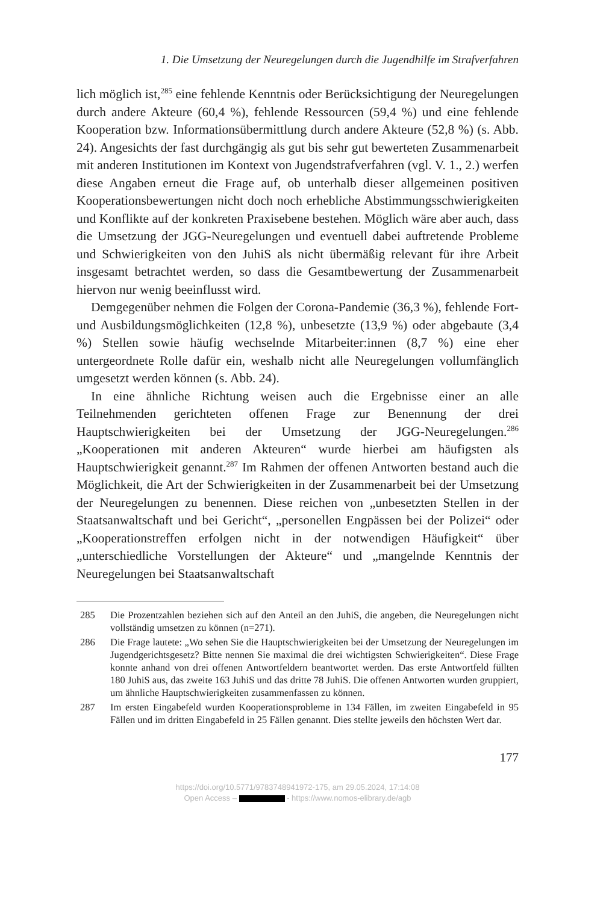1. Die Umsetzung der Neuregelungen durch die Jugendhilfe im Strafverfahren
lich möglich ist,<sup>285</sup> eine fehlende Kenntnis oder Berücksichtigung der Neuregelungen durch andere Akteure (60,4 %), fehlende Ressourcen (59,4 %) und eine fehlende Kooperation bzw. Informationsübermittlung durch andere Akteure (52,8 %) (s. Abb. 24). Angesichts der fast durchgängig als gut bis sehr gut bewerteten Zusammenarbeit mit anderen Institutionen im Kontext von Jugendstrafverfahren (vgl. V. 1., 2.) werfen diese Angaben erneut die Frage auf, ob unterhalb dieser allgemeinen positiven Kooperationsbewertungen nicht doch noch erhebliche Abstimmungsschwierigkeiten und Konflikte auf der konkreten Praxisebene bestehen. Möglich wäre aber auch, dass die Umsetzung der JGG-Neuregelungen und eventuell dabei auftretende Probleme und Schwierigkeiten von den JuhiS als nicht übermäßig relevant für ihre Arbeit insgesamt betrachtet werden, so dass die Gesamtbewertung der Zusammenarbeit hiervon nur wenig beeinflusst wird.
Demgegenüber nehmen die Folgen der Corona-Pandemie (36,3 %), fehlende Fort- und Ausbildungsmöglichkeiten (12,8 %), unbesetzte (13,9 %) oder abgebaute (3,4 %) Stellen sowie häufig wechselnde Mitarbeiter:innen (8,7 %) eine eher untergeordnete Rolle dafür ein, weshalb nicht alle Neuregelungen vollumfänglich umgesetzt werden können (s. Abb. 24).
In eine ähnliche Richtung weisen auch die Ergebnisse einer an alle Teilnehmenden gerichteten offenen Frage zur Benennung der drei Hauptschwierigkeiten bei der Umsetzung der JGG-Neuregelungen.<sup>286</sup> „Kooperationen mit anderen Akteuren“ wurde hierbei am häufigsten als Hauptschwierigkeit genannt.<sup>287</sup> Im Rahmen der offenen Antworten bestand auch die Möglichkeit, die Art der Schwierigkeiten in der Zusammenarbeit bei der Umsetzung der Neuregelungen zu benennen. Diese reichen von „unbesetzten Stellen in der Staatsanwaltschaft und bei Gericht“, „personellen Engpässen bei der Polizei“ oder „Kooperationstreffen erfolgen nicht in der notwendigen Häufigkeit“ über „unterschiedliche Vorstellungen der Akteure“ und „mangelnde Kenntnis der Neuregelungen bei Staatsanwaltschaft
285 Die Prozentzahlen beziehen sich auf den Anteil an den JuhiS, die angeben, die Neuregelungen nicht vollständig umsetzen zu können (n=271).
286 Die Frage lautete: „Wo sehen Sie die Hauptschwierigkeiten bei der Umsetzung der Neuregelungen im Jugendgerichtsgesetz? Bitte nennen Sie maximal die drei wichtigsten Schwierigkeiten“. Diese Frage konnte anhand von drei offenen Antwortfeldern beantwortet werden. Das erste Antwortfeld füllten 180 JuhiS aus, das zweite 163 JuhiS und das dritte 78 JuhiS. Die offenen Antworten wurden gruppiert, um ähnliche Hauptschwierigkeiten zusammenfassen zu können.
287 Im ersten Eingabefeld wurden Kooperationsprobleme in 134 Fällen, im zweiten Eingabefeld in 95 Fällen und im dritten Eingabefeld in 25 Fällen genannt. Dies stellte jeweils den höchsten Wert dar.
177
https://doi.org/10.5771/9783748941972-175, am 29.05.2024, 17:14:08
Open Access – - https://www.nomos-elibrary.de/agb